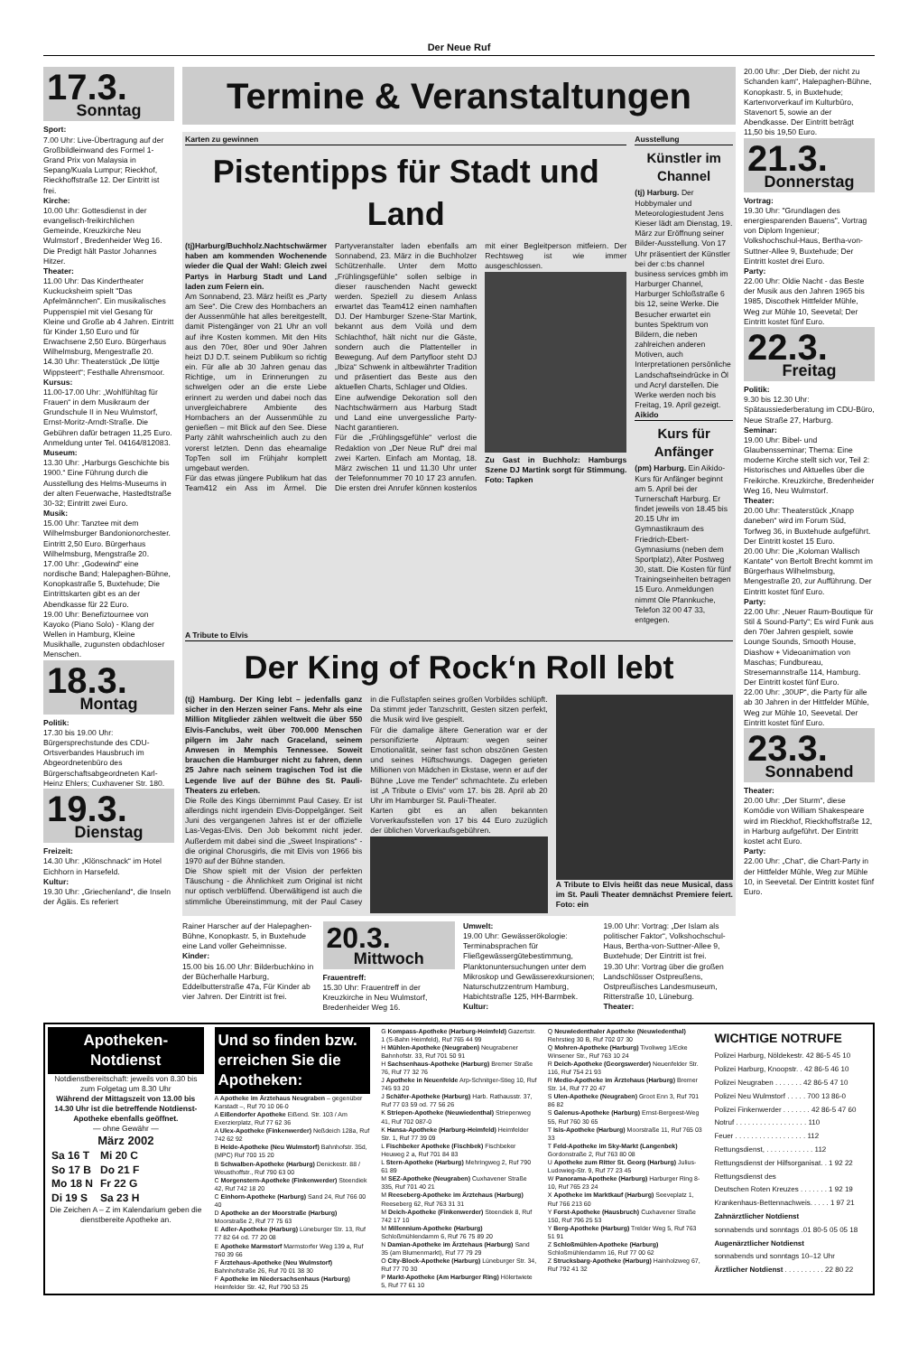Der Neue Ruf
17.3.
Sonntag
Sport:
7.00 Uhr: Live-Übertragung auf der Großbildleinwand des Formel 1-Grand Prix von Malaysia in Sepang/Kuala Lumpur; Rieckhof, Rieckhoffstraße 12. Der Eintritt ist frei.
Kirche:
10.00 Uhr: Gottesdienst in der evangelisch-freikirchlichen Gemeinde, Kreuzkirche Neu Wulmstorf , Bredenheider Weg 16. Die Predigt hält Pastor Johannes Hitzer.
Theater:
11.00 Uhr: Das Kindertheater Kuckucksheim spielt "Das Apfelmännchen". Ein musikalisches Puppenspiel mit viel Gesang für Kleine und Große ab 4 Jahren. Eintritt für Kinder 1,50 Euro und für Erwachsene 2,50 Euro. Bürgerhaus Wilhelmsburg, Mengestraße 20.
14.30 Uhr: Theaterstück „De lüttje Wippsteert“; Festhalle Ahrensmoor.
Kursus:
11.00-17.00 Uhr: „Wohlfühltag für Frauen“ in dem Musikraum der Grundschule II in Neu Wulmstorf, Ernst-Moritz-Arndt-Straße. Die Gebühren dafür betragen 11,25 Euro. Anmeldung unter Tel. 04164/812083.
Museum:
13.30 Uhr: „Harburgs Geschichte bis 1900.“ Eine Führung durch die Ausstellung des Helms-Museums in der alten Feuerwache, Hastedtstraße 30-32; Eintritt zwei Euro.
Musik:
15.00 Uhr: Tanztee mit dem Wilhelmsburger Bandonionorchester. Eintritt 2,50 Euro. Bürgerhaus Wilhelmsburg, Mengstraße 20.
17.00 Uhr: „Godewind“ eine nordische Band; Halepaghen-Bühne, Konopkastraße 5, Buxtehude; Die Eintrittskarten gibt es an der Abendkasse für 22 Euro.
19.00 Uhr: Benefiztournee von Kayoko (Piano Solo) - Klang der Wellen in Hamburg, Kleine Musikhalle, zugunsten obdachloser Menschen.
18.3.
Montag
Politik:
17.30 bis 19.00 Uhr: Bürgersprechstunde des CDU-Ortsverbandes Hausbruch im Abgeordnetenbüro des Bürgerschaftsabgeordneten Karl-Heinz Ehlers; Cuxhavener Str. 180.
19.3.
Dienstag
Freizeit:
14.30 Uhr: „Klönschnack“ im Hotel Eichhorn in Harsefeld.
Kultur:
19.30 Uhr: „Griechenland“, die Inseln der Ägäis. Es referiert
Termine & Veranstaltungen
Karten zu gewinnen
Pistentipps für Stadt und Land
(tj)Harburg/Buchholz.Nachtschwärmer haben am kommenden Wochenende wieder die Qual der Wahl: Gleich zwei Partys in Harburg Stadt und Land laden zum Feiern ein.
Am Sonnabend, 23. März heißt es „Party am See“. Die Crew des Hornbachers an der Aussenmühle hat alles bereitgestellt, damit Pistengänger von 21 Uhr an voll auf ihre Kosten kommen. Mit den Hits aus den 70er, 80er und 90er Jahren heizt DJ D.T. seinem Publikum so richtig ein. Für alle ab 30 Jahren genau das Richtige, um in Erinnerungen zu schwelgen oder an die erste Liebe erinnert zu werden und dabei noch das unvergleichabrere Ambiente des Hornbachers an der Aussenmühle zu genießen – mit Blick auf den See. Diese Party zählt wahrscheinlich auch zu den vorerst letzten. Denn das eheamalige TopTen soll im Frühjahr komplett umgebaut werden.
Für das etwas jüngere Publikum hat das Team412 ein Ass im Ärmel. Die Partyveranstalter laden ebenfalls am Sonnabend, 23. März in die Buchholzer Schützenhalle. Unter dem Motto „Frühlingsgefühle“ sollen selbige in dieser rauschenden Nacht geweckt werden. Speziell zu diesem Anlass erwartet das Team412 einen namhaften DJ. Der Hamburger Szene-Star Martink, bekannt aus dem Voilà und dem Schlachthof, hält nicht nur die Gäste, sondern auch die Plattenteller in Bewegung. Auf dem Partyfloor steht DJ „Ibiza“ Schwenk in altbewährter Tradition und präsentiert das Beste aus den aktuellen Charts, Schlager und Oldies.
Eine aufwendige Dekoration soll den Nachtschwärmern aus Harburg Stadt und Land eine unvergessliche Party-Nacht garantieren.
Für die „Frühlingsgefühle“ verlost die Redaktion von „Der Neue Ruf“ drei mal zwei Karten. Einfach am Montag, 18. März zwischen 11 und 11.30 Uhr unter der Telefonnummer 70 10 17 23 anrufen. Die ersten drei Anrufer können kostenlos mit einer Begleitperson mitfeiern. Der Rechtsweg ist wie immer ausgeschlossen.
Zu Gast in Buchholz: Hamburgs Szene DJ Martink sorgt für Stimmung. Foto: Tapken
Ausstellung
Künstler im Channel
(tj) Harburg. Der Hobbymaler und Meteorologiestudent Jens Kieser lädt am Dienstag, 19. März zur Eröffnung seiner Bilder-Ausstellung. Von 17 Uhr präsentiert der Künstler bei der c:bs channel business services gmbh im Harburger Channel, Harburger Schloßstraße 6 bis 12, seine Werke. Die Besucher erwartet ein buntes Spektrum von Bildern, die neben zahlreichen anderen Motiven, auch Interpretationen persönliche Landschaftseindrücke in Öl und Acryl darstellen. Die Werke werden noch bis Freitag, 19. April gezeigt.
Aikido
Kurs für Anfänger
(pm) Harburg. Ein Aikido-Kurs für Anfänger beginnt am 5. April bei der Turnerschaft Harburg. Er findet jeweils von 18.45 bis 20.15 Uhr im Gymnastikraum des Friedrich-Ebert-Gymnasiums (neben dem Sportplatz), Alter Postweg 30, statt. Die Kosten für fünf Trainingseinheiten betragen 15 Euro. Anmeldungen nimmt Ole Pfannkuche, Telefon 32 00 47 33, entgegen.
A Tribute to Elvis
Der King of Rock‘n Roll lebt
(tj) Hamburg. Der King lebt – jedenfalls ganz sicher in den Herzen seiner Fans. Mehr als eine Million Mitglieder zählen weltweit die über 550 Elvis-Fanclubs, weit über 700.000 Menschen pilgern im Jahr nach Graceland, seinem Anwesen in Memphis Tennessee. Soweit brauchen die Hamburger nicht zu fahren, denn 25 Jahre nach seinem tragischen Tod ist die Legende live auf der Bühne des St. Pauli-Theaters zu erleben.
Die Rolle des Kings übernimmt Paul Casey. Er ist allerdings nicht irgendein Elvis-Doppelgänger. Seit Juni des vergangenen Jahres ist er der offizielle Las-Vegas-Elvis. Den Job bekommt nicht jeder. Außerdem mit dabei sind die „Sweet Inspirations“ - die original Chorusgirls, die mit Elvis von 1966 bis 1970 auf der Bühne standen.
Die Show spielt mit der Vision der perfekten Täuschung - die Ähnlichkeit zum Original ist nicht nur optisch verblüffend. Überwältigend ist auch die stimmliche Übereinstimmung, mit der Paul Casey in die Fußstapfen seines großen Vorbildes schlüpft. Da stimmt jeder Tanzschritt, Gesten sitzen perfekt, die Musik wird live gespielt.
Für die damalige ältere Generation war er der personifizierte Alptraum: wegen seiner Emotionalität, seiner fast schon obszönen Gesten und seines Hüftschwungs. Dagegen gerieten Millionen von Mädchen in Ekstase, wenn er auf der Bühne „Love me Tender“ schmachtete. Zu erleben ist „A Tribute o Elvis“ vom 17. bis 28. April ab 20 Uhr im Hamburger St. Pauli-Theater.
Karten gibt es an allen bekannten Vorverkaufsstellen von 17 bis 44 Euro zuzüglich der üblichen Vorverkaufsgebühren.
A Tribute to Elvis heißt das neue Musical, dass im St. Pauli Theater demnächst Premiere feiert. Foto: ein
Rainer Harscher auf der Halepaghen-Bühne, Konopkastr. 5, in Buxtehude eine Land voller Geheimnisse.
Kinder:
15.00 bis 16.00 Uhr: Bilderbuchkino in der Bücherhalle Harburg, Eddelbutterstraße 47a, Für Kinder ab vier Jahren. Der Eintritt ist frei.
20.3.
Mittwoch
Frauentreff:
15.30 Uhr: Frauentreff in der Kreuzkirche in Neu Wulmstorf, Bredenheider Weg 16.
Umwelt:
19.00 Uhr: Gewässerökologie: Terminabsprachen für Fließgewässergütebestimmung, Planktonuntersuchungen unter dem Mikroskop und Gewässerexkursionen; Naturschutzzentrum Hamburg, Habichtstraße 125, HH-Barmbek.
Kultur:
19.00 Uhr: Vortrag: „Der Islam als politischer Faktor“, Volkshochschul-Haus, Bertha-von-Suttner-Allee 9, Buxtehude; Der Eintritt ist frei.
19.30 Uhr: Vortrag über die großen Landschlösser Ostpreußens, Ostpreußisches Landesmuseum, Ritterstraße 10, Lüneburg.
Theater:
20.00 Uhr: „Der Dieb, der nicht zu Schanden kam“, Halepaghen-Bühne, Konopkastr. 5, in Buxtehude; Kartenvorverkauf im Kulturbüro, Stavenort 5, sowie an der Abendkasse. Der Eintritt beträgt 11,50 bis 19,50 Euro.
21.3.
Donnerstag
Vortrag:
19.30 Uhr: "Grundlagen des energiesparenden Bauens", Vortrag von Diplom Ingenieur; Volkshochschul-Haus, Bertha-von-Suttner-Allee 9, Buxtehude; Der Eintritt kostet drei Euro.
Party:
22.00 Uhr: Oldie Nacht - das Beste der Musik aus den Jahren 1965 bis 1985, Discothek Hittfelder Mühle, Weg zur Mühle 10, Seevetal; Der Eintritt kostet fünf Euro.
22.3.
Freitag
Politik:
9.30 bis 12.30 Uhr: Spätaussiederberatung im CDU-Büro, Neue Straße 27, Harburg.
Seminar:
19.00 Uhr: Bibel- und Glaubensseminar; Thema: Eine moderne Kirche stellt sich vor, Teil 2: Historisches und Aktuelles über die Freikirche. Kreuzkirche, Bredenheider Weg 16, Neu Wulmstorf.
Theater:
20.00 Uhr: Theaterstück „Knapp daneben“ wird im Forum Süd, Torfweg 36, in Buxtehude aufgeführt. Der Eintritt kostet 15 Euro.
20.00 Uhr: Die „Koloman Wallisch Kantate“ von Bertolt Brecht kommt im Bürgerhaus Wilhelmsburg, Mengestraße 20, zur Aufführung. Der Eintritt kostet fünf Euro.
Party:
22.00 Uhr: „Neuer Raum-Boutique für Stil & Sound-Party“; Es wird Funk aus den 70er Jahren gespielt, sowie Lounge Sounds, Smooth House, Diashow + Videoanimation von Maschas; Fundbureau, Stresemannstraße 114, Hamburg. Der Eintritt kostet fünf Euro.
22.00 Uhr: „30UP“, die Party für alle ab 30 Jahren in der Hittfelder Mühle, Weg zur Mühle 10, Seevetal. Der Eintritt kostet fünf Euro.
23.3.
Sonnabend
Theater:
20.00 Uhr: „Der Sturm“, diese Komödie von William Shakespeare wird im Rieckhof, Rieckhoffstraße 12, in Harburg aufgeführt. Der Eintritt kostet acht Euro.
Party:
22.00 Uhr: „Chat“, die Chart-Party in der Hittfelder Mühle, Weg zur Mühle 10, in Seevetal. Der Eintritt kostet fünf Euro.
Apotheken-Notdienst
Notdienstbereitschaft: jeweils von 8.30 bis zum Folgetag um 8.30 Uhr
Während der Mittagszeit von 13.00 bis 14.30 Uhr ist die betreffende Notdienst-Apotheke ebenfalls geöffnet.
— ohne Gewähr —
März 2002
| Sa 16 T | Mi 20 C |
| So 17 B | Do 21 F |
| Mo 18 N | Fr 22 G |
| Di 19 S | Sa 23 H |
Die Zeichen A – Z im Kalendarium geben die dienstbereite Apotheke an.
Und so finden bzw. erreichen Sie die Apotheken:
A Apotheke im Ärztehaus Neugraben – gegenüber Karstadt –, Ruf 70 10 06-0
A Eißendorfer Apotheke Eißend. Str. 103 / Am Exerzierplatz, Ruf 77 62 36
A Ulex-Apotheke (Finkenwerder) Neßdeich 128a, Ruf 742 62 92
B Heide-Apotheke (Neu Wulmstorf) Bahnhofstr. 35d,(MPC) Ruf 700 15 20
B Schwalben-Apotheke (Harburg) Denickestr. 88 / Weusthoffstr., Ruf 790 63 00
C Morgenstern-Apotheke (Finkenwerder) Steendiek 42, Ruf 742 18 20
C Einhorn-Apotheke (Harburg) Sand 24, Ruf 766 00 40
D Apotheke an der Moorstraße (Harburg) Moorstraße 2, Ruf 77 75 63
E Adler-Apotheke (Harburg) Lüneburger Str. 13, Ruf 77 82 64 od. 77 20 08
E Apotheke Marmstorf Marmstorfer Weg 139 a, Ruf 760 39 66
F Ärztehaus-Apotheke (Neu Wulmstorf) Bahnhofstraße 26, Ruf 70 01 38 30
F Apotheke im Niedersachsenhaus (Harburg) Heimfelder Str. 42, Ruf 790 53 25
G Kompass-Apotheke (Harburg-Heimfeld) Gazertstr. 1 (S-Bahn Heimfeld), Ruf 765 44 99
H Mühlen-Apotheke (Neugraben) Neugrabener Bahnhofstr. 33, Ruf 701 50 91
H Sachsenhaus-Apotheke (Harburg) Bremer Straße 76, Ruf 77 32 76
J Apotheke in Neuenfelde Arp-Schnitger-Stieg 10, Ruf 745 93 20
J Schäfer-Apotheke (Harburg) Harb. Rathausstr. 37, Ruf 77 03 59 od. 77 56 26
K Striepen-Apotheke (Neuwiedenthal) Striepenweg 41, Ruf 702 087-0
K Hansa-Apotheke (Harburg-Heimfeld) Heimfelder Str. 1, Ruf 77 39 09
L Fischbeker Apotheke (Fischbek) Fischbeker Heuweg 2 a, Ruf 701 84 83
L Stern-Apotheke (Harburg) Mehringweg 2, Ruf 790 61 89
M SEZ-Apotheke (Neugraben) Cuxhavener Straße 335, Ruf 701 40 21
M Reeseberg-Apotheke im Ärztehaus (Harburg) Reeseberg 62, Ruf 763 31 31
M Deich-Apotheke (Finkenwerder) Steendiek 8, Ruf 742 17 10
M Millennium-Apotheke (Harburg) Schloßmühlendamm 6, Ruf 76 75 89 20
N Damian-Apotheke im Ärztehaus (Harburg) Sand 35 (am Blumenmarkt), Ruf 77 79 29
O City-Block-Apotheke (Harburg) Lüneburger Str. 34, Ruf 77 70 30
P Markt-Apotheke (Am Harburger Ring) Hölertwiete 5, Ruf 77 61 10
Q Neuwiedenthaler Apotheke (Neuwiedenthal) Rehrstieg 30 B, Ruf 702 07 30
Q Mohren-Apotheke (Harburg) Tivoliweg 1/Ecke Winsener Str., Ruf 763 10 24
R Deich-Apotheke (Georgswerder) Neuenfelder Str. 116, Ruf 754 21 93
R Medio-Apotheke im Ärztehaus (Harburg) Bremer Str. 14, Ruf 77 20 47
S Ulen-Apotheke (Neugraben) Groot Enn 3, Ruf 701 86 82
S Galenus-Apotheke (Harburg) Ernst-Bergeest-Weg 55, Ruf 760 30 65
T Isis-Apotheke (Harburg) Moorstraße 11, Ruf 765 03 33
T Feld-Apotheke im Sky-Markt (Langenbek) Gordonstraße 2, Ruf 763 80 08
U Apotheke zum Ritter St. Georg (Harburg) Julius-Ludowieg-Str. 9, Ruf 77 23 45
W Panorama-Apotheke (Harburg) Harburger Ring 8-10, Ruf 765 23 24
X Apotheke im Marktkauf (Harburg) Seeveplatz 1, Ruf 766 213 60
Y Forst-Apotheke (Hausbruch) Cuxhavener Straße 150, Ruf 796 25 53
Y Berg-Apotheke (Harburg) Trelder Weg 5, Ruf 763 51 91
Z Schloßmühlen-Apotheke (Harburg) Schloßmühlendamm 16, Ruf 77 00 62
Z Strucksbarg-Apotheke (Harburg) Hainholzweg 67, Ruf 792 41 32
WICHTIGE NOTRUFE
Polizei Harburg, Nöldekestr. 42 86-5 45 10
Polizei Harburg, Knoopstr. . 42 86-5 46 10
Polizei Neugraben . . . . . . . 42 86-5 47 10
Polizei Neu Wulmstorf . . . . . 700 13 86-0
Polizei Finkenwerder . . . . . . . 42 86-5 47 60
Notruf . . . . . . . . . . . . . . . . . . 110
Feuer . . . . . . . . . . . . . . . . . . 112
Rettungsdienst, . . . . . . . . . . . . 112
Rettungsdienst der Hilfsorganisat. . 1 92 22
Rettungsdienst des
Deutschen Roten Kreuzes . . . . . . . 1 92 19
Krankenhaus-Bettennachweis. . . . . 1 97 21
Zahnärztlicher Notdienst
sonnabends und sonntags .01 80-5 05 05 18
Augenärztlicher Notdienst
sonnabends und sonntags 10–12 Uhr
Ärztlicher Notdienst . . . . . . . . . . 22 80 22